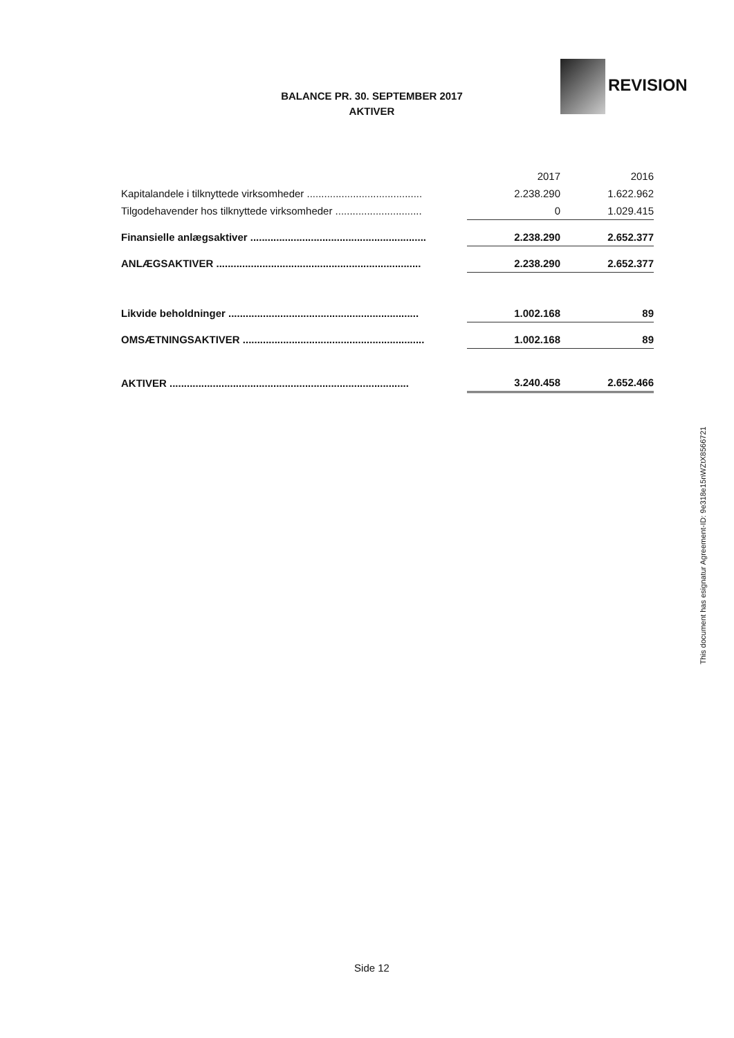REVISION
BALANCE PR. 30. SEPTEMBER 2017
AKTIVER
| | 2017 | 2016 |
| --- | --- | --- |
| Kapitalandele i tilknyttede virksomheder ........................................ | 2.238.290 | 1.622.962 |
| Tilgodehavender hos tilknyttede virksomheder .............................. | 0 | 1.029.415 |
| Finansielle anlægsaktiver ............................................................. | 2.238.290 | 2.652.377 |
| ANLÆGSAKTIVER ....................................................................... | 2.238.290 | 2.652.377 |
| Likvide beholdninger .................................................................. | 1.002.168 | 89 |
| OMSÆTNINGSAKTIVER ............................................................... | 1.002.168 | 89 |
| AKTIVER ................................................................................... | 3.240.458 | 2.652.466 |
This document has esignatur Agreement-ID: 9e318e15nWZtX8566721
Side 12